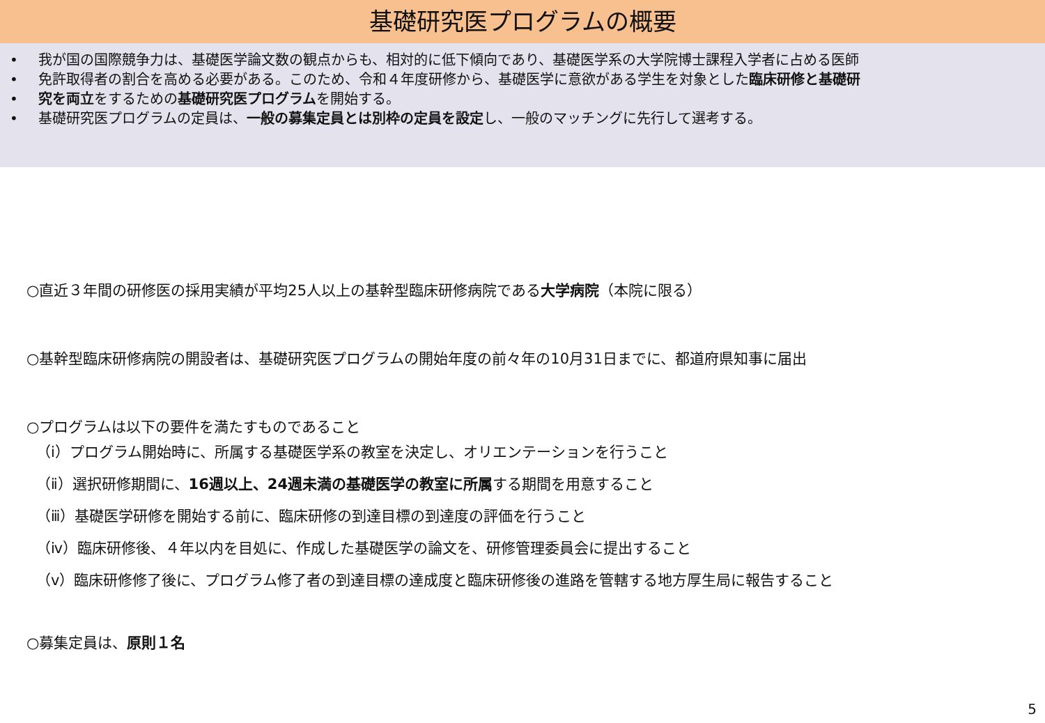基礎研究医プログラムの概要
• 我が国の国際競争力は、基礎医学論文数の観点からも、相対的に低下傾向であり、基礎医学系の大学院博士課程入学者に占める医師
• 免許取得者の割合を高める必要がある。このため、令和４年度研修から、基礎医学に意欲がある学生を対象とした臨床研修と基礎研
• 究を両立をするための基礎研究医プログラムを開始する。
• 基礎研究医プログラムの定員は、一般の募集定員とは別枠の定員を設定し、一般のマッチングに先行して選考する。
○直近３年間の研修医の採用実績が平均25人以上の基幹型臨床研修病院である大学病院（本院に限る）
○基幹型臨床研修病院の開設者は、基礎研究医プログラムの開始年度の前々年の10月31日までに、都道府県知事に届出
○プログラムは以下の要件を満たすものであること
（ⅰ）プログラム開始時に、所属する基礎医学系の教室を決定し、オリエンテーションを行うこと
（ⅱ）選択研修期間に、16週以上、24週未満の基礎医学の教室に所属する期間を用意すること
（ⅲ）基礎医学研修を開始する前に、臨床研修の到達目標の到達度の評価を行うこと
（ⅳ）臨床研修後、４年以内を目処に、作成した基礎医学の論文を、研修管理委員会に提出すること
（ⅴ）臨床研修修了後に、プログラム修了者の到達目標の達成度と臨床研修後の進路を管轄する地方厚生局に報告すること
○募集定員は、原則１名
5